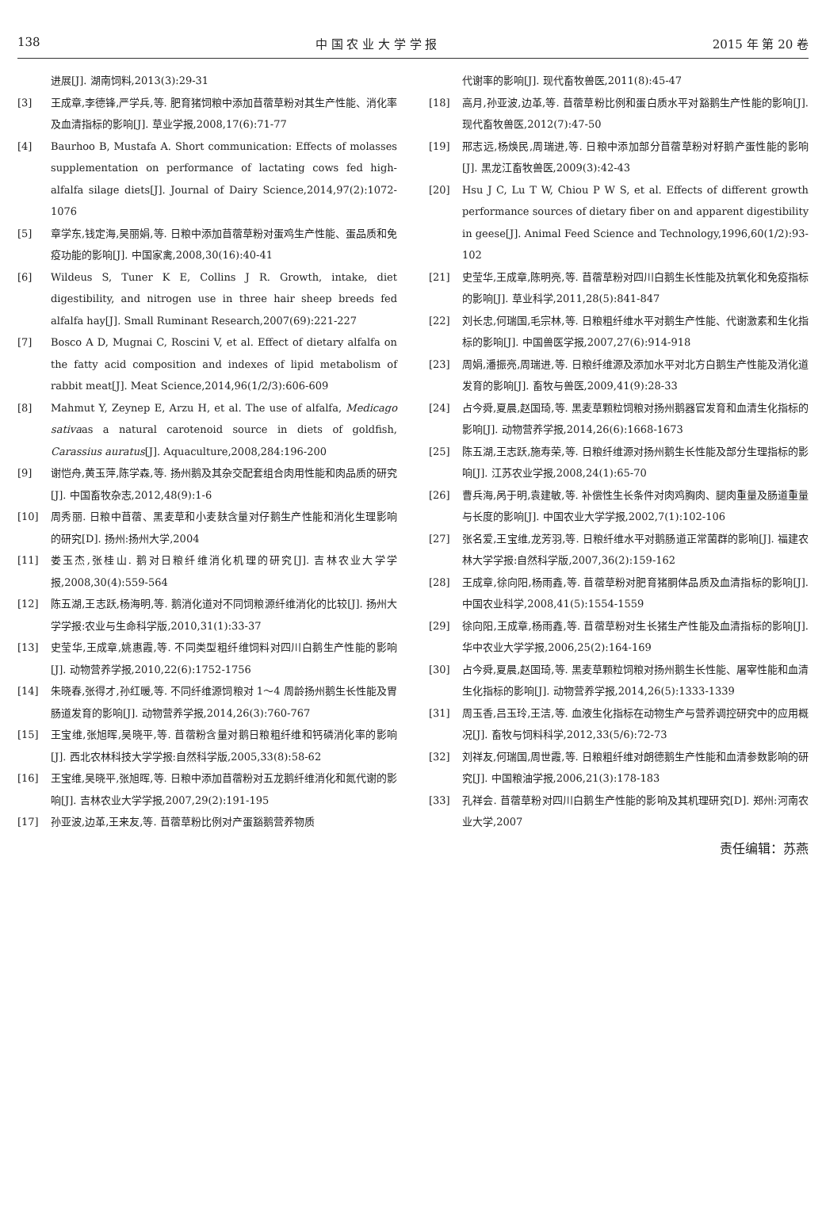138 中 国 农 业 大 学 学 报 2015 年 第 20 卷
进展[J]. 湖南饲料,2013(3):29-31
[3] 王成章,李德锋,严学兵,等. 肥育猪饲粮中添加苜蓿草粉对其生产性能、消化率及血清指标的影响[J]. 草业学报,2008,17(6):71-77
[4] Baurhoo B, Mustafa A. Short communication: Effects of molasses supplementation on performance of lactating cows fed high-alfalfa silage diets[J]. Journal of Dairy Science,2014,97(2):1072-1076
[5] 章学东,钱定海,吴丽娟,等. 日粮中添加苜蓿草粉对蛋鸡生产性能、蛋品质和免疫功能的影响[J]. 中国家禽,2008,30(16):40-41
[6] Wildeus S, Tuner K E, Collins J R. Growth, intake, diet digestibility, and nitrogen use in three hair sheep breeds fed alfalfa hay[J]. Small Ruminant Research,2007(69):221-227
[7] Bosco A D, Mugnai C, Roscini V, et al. Effect of dietary alfalfa on the fatty acid composition and indexes of lipid metabolism of rabbit meat[J]. Meat Science,2014,96(1/2/3):606-609
[8] Mahmut Y, Zeynep E, Arzu H, et al. The use of alfalfa, Medicago sativaas a natural carotenoid source in diets of goldfish, Carassius auratus[J]. Aquaculture,2008,284:196-200
[9] 谢恺舟,黄玉萍,陈学森,等. 扬州鹅及其杂交配套组合肉用性能和肉品质的研究[J]. 中国畜牧杂志,2012,48(9):1-6
[10] 周秀丽. 日粮中苜蓿、黑麦草和小麦麸含量对仔鹅生产性能和消化生理影响的研究[D]. 扬州:扬州大学,2004
[11] 娄玉杰,张桂山. 鹅对日粮纤维消化机理的研究[J]. 吉林农业大学学报,2008,30(4):559-564
[12] 陈五湖,王志跃,杨海明,等. 鹅消化道对不同饲粮源纤维消化的比较[J]. 扬州大学学报:农业与生命科学版,2010,31(1):33-37
[13] 史莹华,王成章,姚惠霞,等. 不同类型粗纤维饲料对四川白鹅生产性能的影响[J]. 动物营养学报,2010,22(6):1752-1756
[14] 朱晓春,张得才,孙红暖,等. 不同纤维源饲粮对 1～4 周龄扬州鹅生长性能及胃肠道发育的影响[J]. 动物营养学报,2014,26(3):760-767
[15] 王宝维,张旭晖,吴晓平,等. 苜蓿粉含量对鹅日粮粗纤维和钙磷消化率的影响[J]. 西北农林科技大学学报:自然科学版,2005,33(8):58-62
[16] 王宝维,吴晓平,张旭晖,等. 日粮中添加苜蓿粉对五龙鹅纤维消化和氮代谢的影响[J]. 吉林农业大学学报,2007,29(2):191-195
[17] 孙亚波,边革,王来友,等. 苜蓿草粉比例对产蛋豁鹅营养物质
代谢率的影响[J]. 现代畜牧兽医,2011(8):45-47
[18] 高月,孙亚波,边革,等. 苜蓿草粉比例和蛋白质水平对豁鹅生产性能的影响[J]. 现代畜牧兽医,2012(7):47-50
[19] 邢志远,杨焕民,周瑞进,等. 日粮中添加部分苜蓿草粉对籽鹅产蛋性能的影响[J]. 黑龙江畜牧兽医,2009(3):42-43
[20] Hsu J C, Lu T W, Chiou P W S, et al. Effects of different growth performance sources of dietary fiber on and apparent digestibility in geese[J]. Animal Feed Science and Technology,1996,60(1/2):93-102
[21] 史莹华,王成章,陈明亮,等. 苜蓿草粉对四川白鹅生长性能及抗氧化和免疫指标的影响[J]. 草业科学,2011,28(5):841-847
[22] 刘长忠,何瑞国,毛宗林,等. 日粮粗纤维水平对鹅生产性能、代谢激素和生化指标的影响[J]. 中国兽医学报,2007,27(6):914-918
[23] 周娟,潘振亮,周瑞进,等. 日粮纤维源及添加水平对北方白鹅生产性能及消化道发育的影响[J]. 畜牧与兽医,2009,41(9):28-33
[24] 占今舜,夏晨,赵国琦,等. 黑麦草颗粒饲粮对扬州鹅器官发育和血清生化指标的影响[J]. 动物营养学报,2014,26(6):1668-1673
[25] 陈五湖,王志跃,施寿荣,等. 日粮纤维源对扬州鹅生长性能及部分生理指标的影响[J]. 江苏农业学报,2008,24(1):65-70
[26] 曹兵海,呙于明,袁建敏,等. 补偿性生长条件对肉鸡胸肉、腿肉重量及肠道重量与长度的影响[J]. 中国农业大学学报,2002,7(1):102-106
[27] 张名爱,王宝维,龙芳羽,等. 日粮纤维水平对鹅肠道正常菌群的影响[J]. 福建农林大学学报:自然科学版,2007,36(2):159-162
[28] 王成章,徐向阳,杨雨鑫,等. 苜蓿草粉对肥育猪胴体品质及血清指标的影响[J]. 中国农业科学,2008,41(5):1554-1559
[29] 徐向阳,王成章,杨雨鑫,等. 苜蓿草粉对生长猪生产性能及血清指标的影响[J]. 华中农业大学学报,2006,25(2):164-169
[30] 占今舜,夏晨,赵国琦,等. 黑麦草颗粒饲粮对扬州鹅生长性能、屠宰性能和血清生化指标的影响[J]. 动物营养学报,2014,26(5):1333-1339
[31] 周玉香,吕玉玲,王洁,等. 血液生化指标在动物生产与营养调控研究中的应用概况[J]. 畜牧与饲料科学,2012,33(5/6):72-73
[32] 刘祥友,何瑞国,周世霞,等. 日粮粗纤维对朗德鹅生产性能和血清参数影响的研究[J]. 中国粮油学报,2006,21(3):178-183
[33] 孔祥会. 苜蓿草粉对四川白鹅生产性能的影响及其机理研究[D]. 郑州:河南农业大学,2007
责任编辑：苏燕